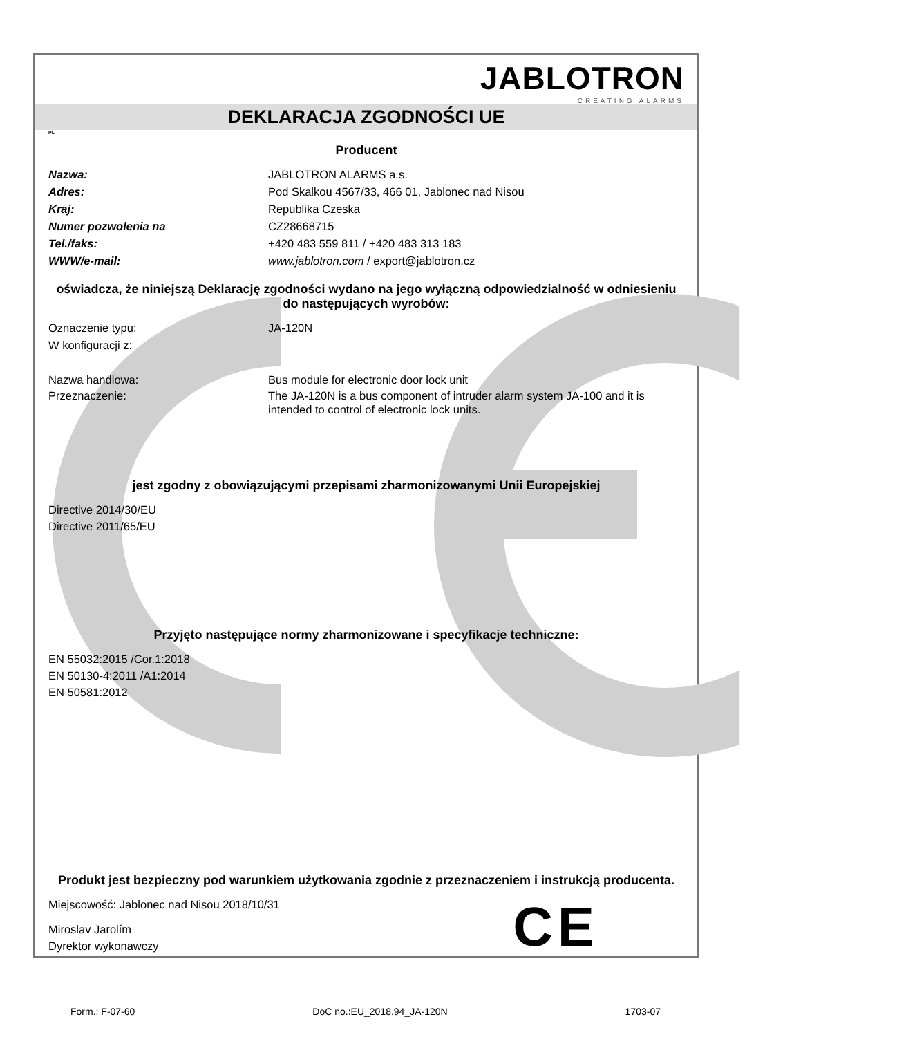JABLOTRON
CREATING ALARMS
DEKLARACJA ZGODNOŚCI UE
PL
Producent
Nazwa: JABLOTRON ALARMS a.s.
Adres: Pod Skalkou 4567/33, 466 01, Jablonec nad Nisou
Kraj: Republika Czeska
Numer pozwolenia na CZ28668715
Tel./faks: +420 483 559 811 / +420 483 313 183
WWW/e-mail: www.jablotron.com / export@jablotron.cz
oświadcza, że niniejszą Deklarację zgodności wydano na jego wyłączną odpowiedzialność w odniesieniu do następujących wyrobów:
Oznaczenie typu: JA-120N
W konfiguracji z:
Nazwa handlowa: Bus module for electronic door lock unit
Przeznaczenie: The JA-120N is a bus component of intruder alarm system JA-100 and it is intended to control of electronic lock units.
jest zgodny z obowiązującymi przepisami zharmonizowanymi Unii Europejskiej
Directive 2014/30/EU
Directive 2011/65/EU
Przyjęto następujące normy zharmonizowane i specyfikacje techniczne:
EN 55032:2015 /Cor.1:2018
EN 50130-4:2011 /A1:2014
EN 50581:2012
Produkt jest bezpieczny pod warunkiem użytkowania zgodnie z przeznaczeniem i instrukcją producenta.
Miejscowość: Jablonec nad Nisou 2018/10/31
Miroslav Jarolím
Dyrektor wykonawczy
C E
Form.: F-07-60 DoC no.:EU_2018.94_JA-120N 1703-07